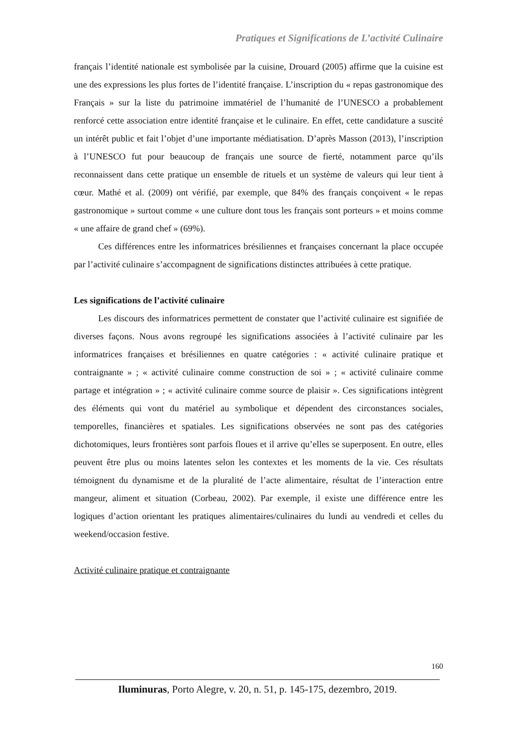Pratiques et Significations de L’activité Culinaire
français l’identité nationale est symbolisée par la cuisine, Drouard (2005) affirme que la cuisine est une des expressions les plus fortes de l’identité française. L’inscription du « repas gastronomique des Français » sur la liste du patrimoine immatériel de l’humanité de l’UNESCO a probablement renforcé cette association entre identité française et le culinaire. En effet, cette candidature a suscité un intérêt public et fait l’objet d’une importante médiatisation. D’après Masson (2013), l’inscription à l’UNESCO fut pour beaucoup de français une source de fierté, notamment parce qu’ils reconnaissent dans cette pratique un ensemble de rituels et un système de valeurs qui leur tient à cœur. Mathé et al. (2009) ont vérifié, par exemple, que 84% des français conçoivent « le repas gastronomique » surtout comme « une culture dont tous les français sont porteurs » et moins comme « une affaire de grand chef » (69%).
Ces différences entre les informatrices brésiliennes et françaises concernant la place occupée par l’activité culinaire s’accompagnent de significations distinctes attribuées à cette pratique.
Les significations de l’activité culinaire
Les discours des informatrices permettent de constater que l’activité culinaire est signifiée de diverses façons. Nous avons regroupé les significations associées à l’activité culinaire par les informatrices françaises et brésiliennes en quatre catégories : « activité culinaire pratique et contraignante » ; « activité culinaire comme construction de soi » ; « activité culinaire comme partage et intégration » ; « activité culinaire comme source de plaisir ». Ces significations intègrent des éléments qui vont du matériel au symbolique et dépendent des circonstances sociales, temporelles, financières et spatiales. Les significations observées ne sont pas des catégories dichotomiques, leurs frontières sont parfois floues et il arrive qu’elles se superposent. En outre, elles peuvent être plus ou moins latentes selon les contextes et les moments de la vie. Ces résultats témoignent du dynamisme et de la pluralité de l’acte alimentaire, résultat de l’interaction entre mangeur, aliment et situation (Corbeau, 2002). Par exemple, il existe une différence entre les logiques d’action orientant les pratiques alimentaires/culinaires du lundi au vendredi et celles du weekend/occasion festive.
Activité culinaire pratique et contraignante
160
Iluminuras, Porto Alegre, v. 20, n. 51, p. 145-175, dezembro, 2019.